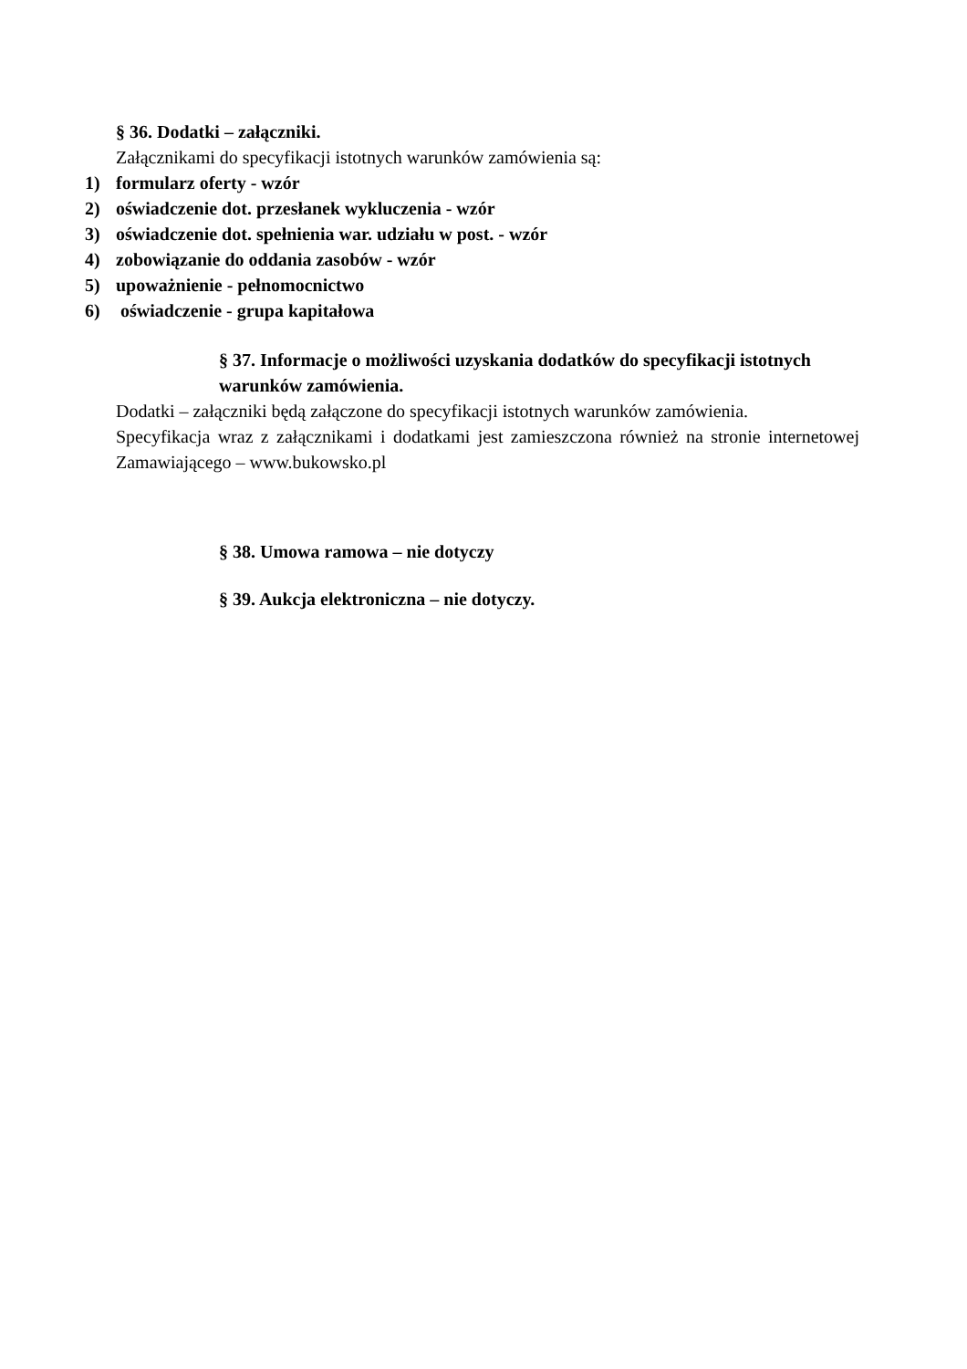§ 36. Dodatki – załączniki.
Załącznikami do specyfikacji istotnych warunków zamówienia są:
1) formularz oferty - wzór
2) oświadczenie dot. przesłanek wykluczenia - wzór
3) oświadczenie dot. spełnienia war. udziału w post. - wzór
4) zobowiązanie do oddania zasobów - wzór
5) upoważnienie - pełnomocnictwo
6) oświadczenie - grupa kapitałowa
§ 37. Informacje o możliwości uzyskania dodatków do specyfikacji istotnych warunków zamówienia.
Dodatki – załączniki będą załączone do specyfikacji istotnych warunków zamówienia.
Specyfikacja wraz z załącznikami i dodatkami jest zamieszczona również na stronie internetowej Zamawiającego – www.bukowsko.pl
§ 38. Umowa ramowa – nie dotyczy
§ 39. Aukcja elektroniczna – nie dotyczy.